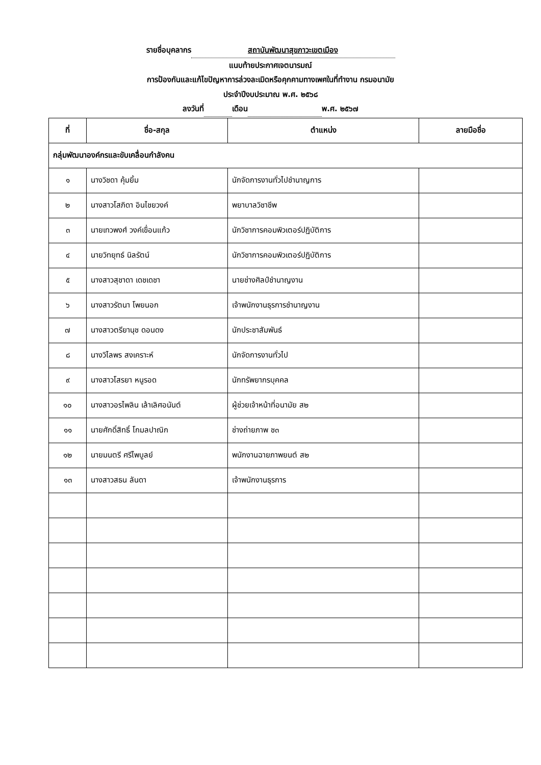รายชื่อบุคลากร สถาบันพัฒนาสุขภาวะเขตเมือง
แนบท้ายประกาศเจตนารมณ์
การป้องกันและแก้ไขปัญหาการล่วงละเมิดหรือคุกคามทางเพศในที่ทำงาน กรมอนามัย
ประจำปีงบประมาณ พ.ศ. ๒๕๖๘
ลงวันที่ เดือน พ.ศ. ๒๕๖๗
| ที่ | ชื่อ-สกุล | ตำแหน่ง | ลายมือชื่อ |
| --- | --- | --- | --- |
| กลุ่มพัฒนาองค์กรและขับเคลื่อนกำลังคน | | | |
| ๑ | นางวิชดา คุ้มยิ้ม | นักจัดการงานทั่วไปชำนาญการ | |
| ๒ | นางสาวโสภิดา อินไชยวงค์ | พยาบาลวิชาชีพ | |
| ๓ | นายเทวพงศ์ วงค์เขื่อนแก้ว | นักวิชาการคอมพิวเตอร์ปฏิบัติการ | |
| ๔ | นายวิทยุทธ์ นิลรัตน์ | นักวิชาการคอมพิวเตอร์ปฏิบัติการ | |
| ๕ | นางสาวสุชาดา เดชเดชา | นายช่างศิลป์ชำนาญงาน | |
| ๖ | นางสาวรัตนา โพยนอก | เจ้าพนักงานธุรการชำนาญงาน | |
| ๗ | นางสาวตรียานุช ดอนดง | นักประชาสัมพันธ์ | |
| ๘ | นางวิไลพร สงเคราะห์ | นักจัดการงานทั่วไป | |
| ๙ | นางสาวโสรยา หนูรอด | นักทรัพยากรบุคคล | |
| ๑๐ | นางสาวอรไพลิน เล้าเลิศอนันต์ | ผู้ช่วยเจ้าหน้าที่อนามัย ส๒ | |
| ๑๑ | นายศักดิ์สิทธิ์ โกมลปาณิก | ช่างถ่ายภาพ ช๓ | |
| ๑๒ | นายมนตรี ศรีไพบูลย์ | พนักงานฉายภาพยนต์ ส๒ | |
| ๑๓ | นางสาวสธน ลันดา | เจ้าพนักงานธุรการ | |